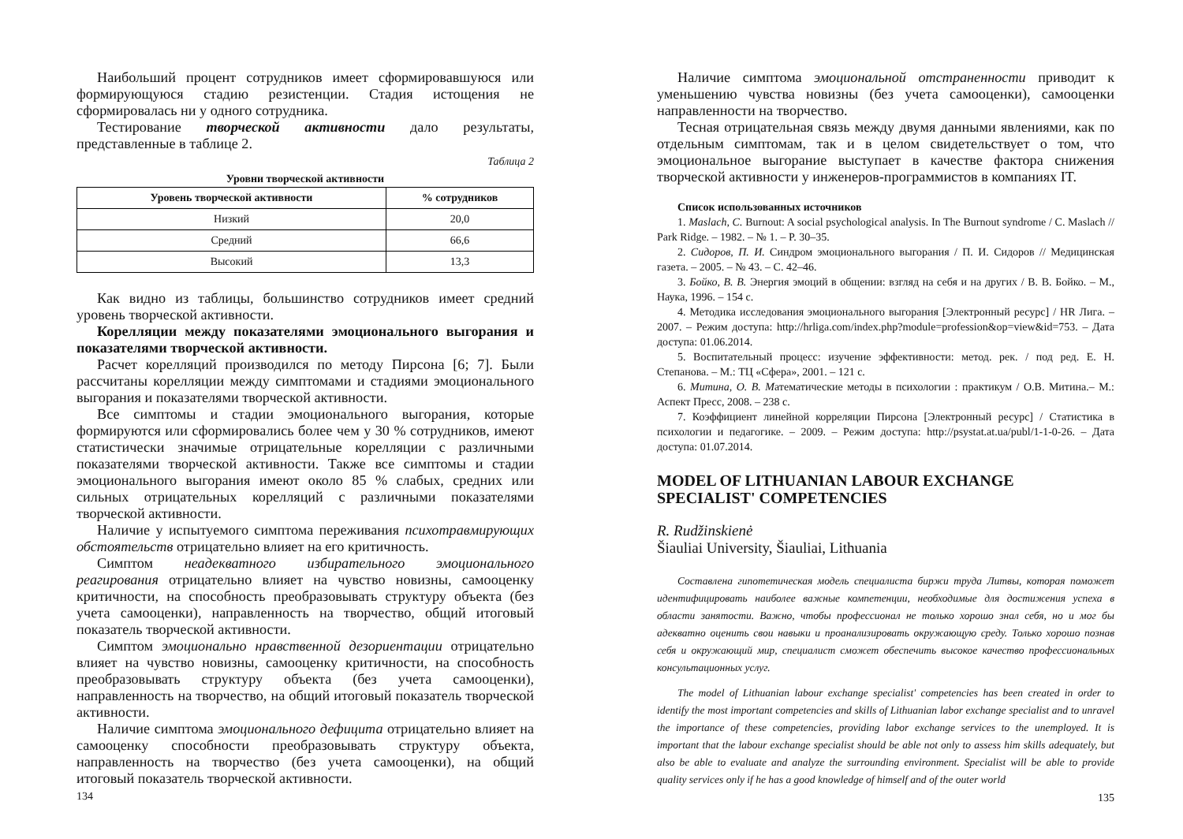Наибольший процент сотрудников имеет сформировавшуюся или формирующуюся стадию резистенции. Стадия истощения не сформировалась ни у одного сотрудника.
Тестирование творческой активности дало результаты, представленные в таблице 2.
Таблица 2
Уровни творческой активности
| Уровень творческой активности | % сотрудников |
| --- | --- |
| Низкий | 20,0 |
| Средний | 66,6 |
| Высокий | 13,3 |
Как видно из таблицы, большинство сотрудников имеет средний уровень творческой активности.
Корелляции между показателями эмоционального выгорания и показателями творческой активности.
Расчет корелляций производился по методу Пирсона [6; 7]. Были рассчитаны корелляции между симптомами и стадиями эмоционального выгорания и показателями творческой активности.
Все симптомы и стадии эмоционального выгорания, которые формируются или сформировались более чем у 30 % сотрудников, имеют статистически значимые отрицательные корелляции с различными показателями творческой активности. Также все симптомы и стадии эмоционального выгорания имеют около 85 % слабых, средних или сильных отрицательных корелляций с различными показателями творческой активности.
Наличие у испытуемого симптома переживания психотравмирующих обстоятельств отрицательно влияет на его критичность.
Симптом неадекватного избирательного эмоционального реагирования отрицательно влияет на чувство новизны, самооценку критичности, на способность преобразовывать структуру объекта (без учета самооценки), направленность на творчество, общий итоговый показатель творческой активности.
Симптом эмоционально нравственной дезориентации отрицательно влияет на чувство новизны, самооценку критичности, на способность преобразовывать структуру объекта (без учета самооценки), направленность на творчество, на общий итоговый показатель творческой активности.
Наличие симптома эмоционального дефицита отрицательно влияет на самооценку способности преобразовывать структуру объекта, направленность на творчество (без учета самооценки), на общий итоговый показатель творческой активности.
134
Наличие симптома эмоциональной отстраненности приводит к уменьшению чувства новизны (без учета самооценки), самооценки направленности на творчество.
Тесная отрицательная связь между двумя данными явлениями, как по отдельным симптомам, так и в целом свидетельствует о том, что эмоциональное выгорание выступает в качестве фактора снижения творческой активности у инженеров-программистов в компаниях IT.
Список использованных источников
1. Maslach, C. Burnout: A social psychological analysis. In The Burnout syndrome / C. Maslach // Park Ridge. – 1982. – № 1. – P. 30–35.
2. Сидоров, П. И. Синдром эмоционального выгорания / П. И. Сидоров // Медицинская газета. – 2005. – № 43. – С. 42–46.
3. Бойко, В. В. Энергия эмоций в общении: взгляд на себя и на других / В. В. Бойко. – М., Наука, 1996. – 154 с.
4. Методика исследования эмоционального выгорания [Электронный ресурс] / HR Лига. – 2007. – Режим доступа: http://hrliga.com/index.php?module=profession&op=view&id=753. – Дата доступа: 01.06.2014.
5. Воспитательный процесс: изучение эффективности: метод. рек. / под ред. Е. Н. Степанова. – М.: ТЦ «Сфера», 2001. – 121 с.
6. Митина, О. В. Математические методы в психологии : практикум / О.В. Митина.– М.: Аспект Пресс, 2008. – 238 с.
7. Коэффициент линейной корреляции Пирсона [Электронный ресурс] / Статистика в психологии и педагогике. – 2009. – Режим доступа: http://psystat.at.ua/publ/1-1-0-26. – Дата доступа: 01.07.2014.
MODEL OF LITHUANIAN LABOUR EXCHANGE SPECIALIST' COMPETENCIES
R. Rudžinskienė
Šiauliai University, Šiauliai, Lithuania
Составлена гипотетическая модель специалиста биржи труда Литвы, которая поможет идентифицировать наиболее важные компетенции, необходимые для достижения успеха в области занятости. Важно, чтобы профессионал не только хорошо знал себя, но и мог бы адекватно оценить свои навыки и проанализировать окружающую среду. Только хорошо познав себя и окружающий мир, специалист сможет обеспечить высокое качество профессиональных консультационных услуг.
The model of Lithuanian labour exchange specialist' competencies has been created in order to identify the most important competencies and skills of Lithuanian labor exchange specialist and to unravel the importance of these competencies, providing labor exchange services to the unemployed. It is important that the labour exchange specialist should be able not only to assess him skills adequately, but also be able to evaluate and analyze the surrounding environment. Specialist will be able to provide quality services only if he has a good knowledge of himself and of the outer world
135